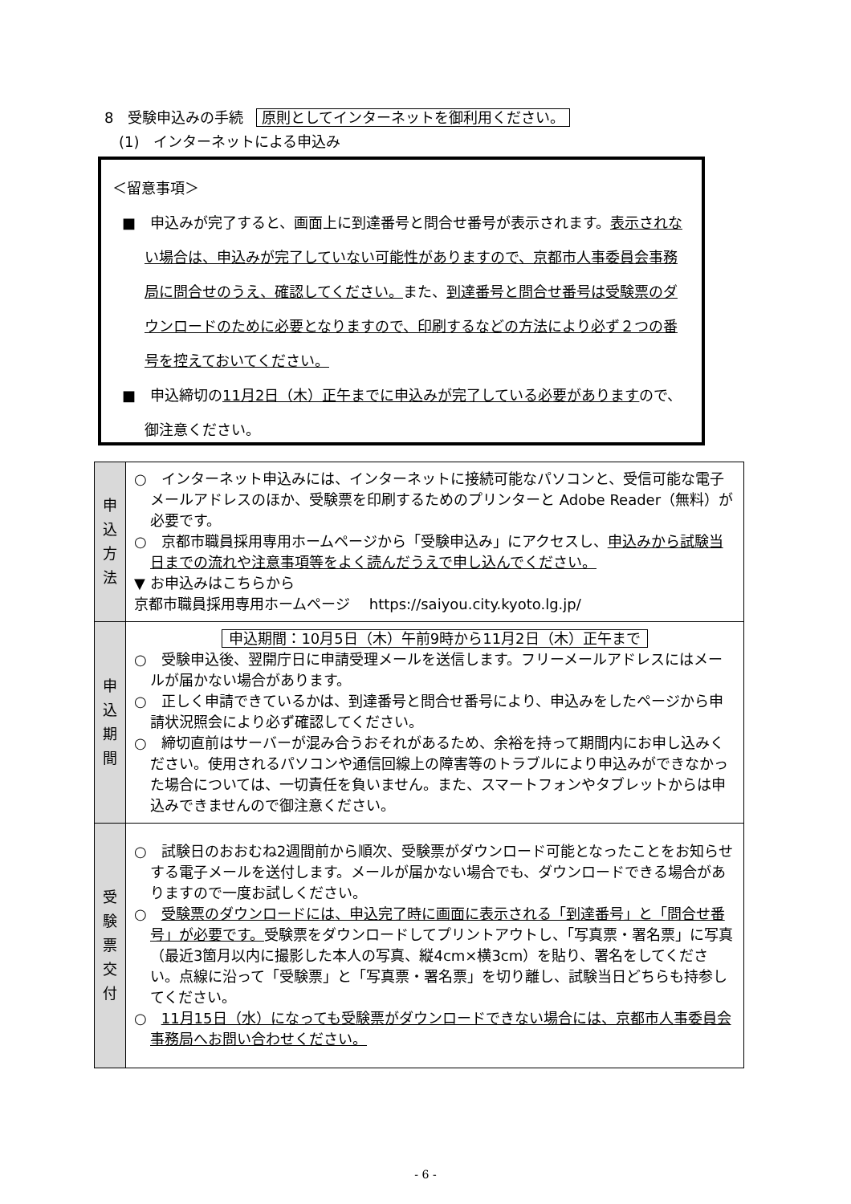8　受験申込みの手続 原則としてインターネットを御利用ください。
(1)　インターネットによる申込み
＜留意事項＞
■　申込みが完了すると、画面上に到達番号と問合せ番号が表示されます。表示されない場合は、申込みが完了していない可能性がありますので、京都市人事委員会事務局に問合せのうえ、確認してください。また、到達番号と問合せ番号は受験票のダウンロードのために必要となりますので、印刷するなどの方法により必ず２つの番号を控えておいてください。
■　申込締切の11月2日（木）正午までに申込みが完了している必要がありますので、御注意ください。
| 申 込 方 法 | ○ インターネット申込みには、インターネットに接続可能なパソコンと、受信可能な電子メールアドレスのほか、受験票を印刷するためのプリンターと Adobe Reader（無料）が必要です。 ○ 京都市職員採用専用ホームページから「受験申込み」にアクセスし、 申込みから試験当日までの流れや注意事項等をよく読んだうえで申し込んでください。 ▼ お申込みはこちらから 京都市職員採用専用ホームページ https://saiyou.city.kyoto.lg.jp/ |
| 申 込 期 間 | 申込期間：10月5日（木）午前9時から11月2日（木）正午まで ○ 受験申込後、翌開庁日に申請受理メールを送信します。フリーメールアドレスにはメールが届かない場合があります。 ○ 正しく申請できているかは、到達番号と問合せ番号により、申込みをしたページから申請状況照会により必ず確認してください。 ○ 締切直前はサーバーが混み合うおそれがあるため、余裕を持って期間内にお申し込みください。使用されるパソコンや通信回線上の障害等のトラブルにより申込みができなかった場合については、一切責任を負いません。また、スマートフォンやタブレットからは申込みできませんので御注意ください。 |
| 受 験 票 交 付 | ○ 試験日のおおむね2週間前から順次、受験票がダウンロード可能となったことをお知らせする電子メールを送付します。メールが届かない場合でも、ダウンロードできる場合がありますので一度お試しください。 ○ 受験票のダウンロードには、申込完了時に画面に表示される「到達番号」と「問合せ番号」が必要です。 受験票をダウンロードしてプリントアウトし、「写真票・署名票」に写真（最近3箇月以内に撮影した本人の写真、縦4cm×横3cm）を貼り、署名をしてください。点線に沿って「受験票」と「写真票・署名票」を切り離し、試験当日どちらも持参してください。 ○ 11月15日（水）になっても受験票がダウンロードできない場合には、京都市人事委員会事務局へお問い合わせください。 |
- 6 -